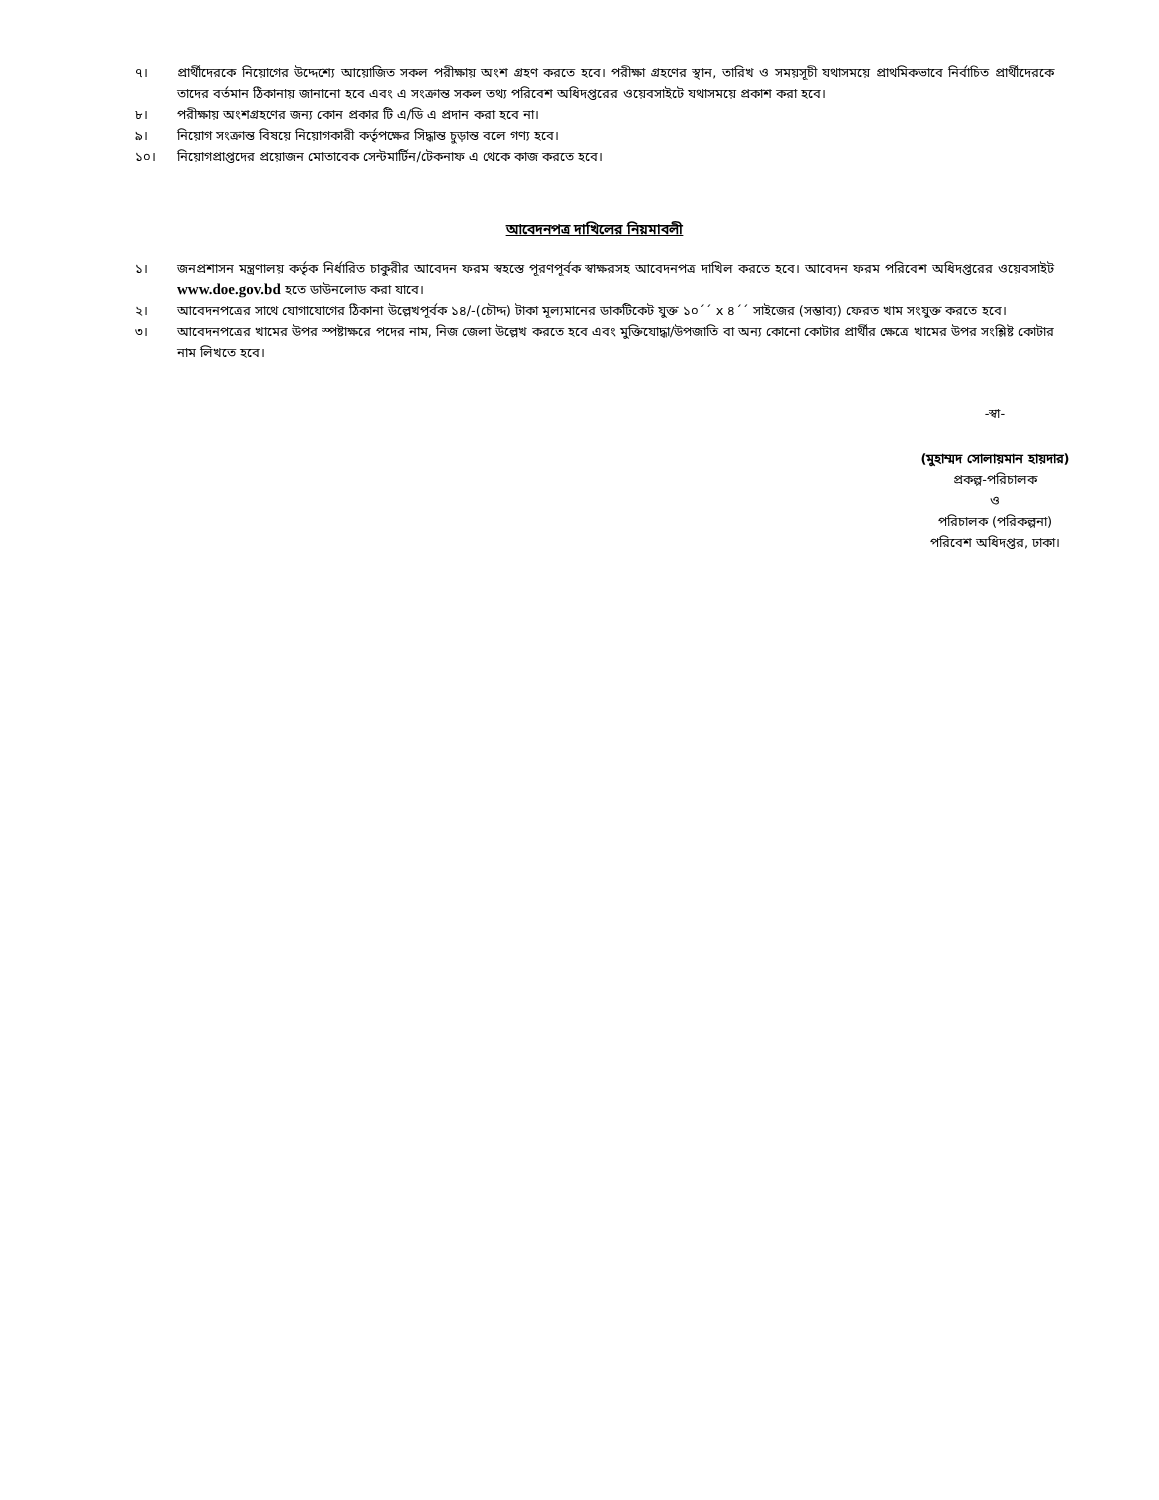৭। প্রার্থীদেরকে নিয়োগের উদ্দেশ্যে আয়োজিত সকল পরীক্ষায় অংশ গ্রহণ করতে হবে। পরীক্ষা গ্রহণের স্থান, তারিখ ও সময়সূচী যথাসময়ে প্রাথমিকভাবে নির্বাচিত প্রার্থীদেরকে তাদের বর্তমান ঠিকানায় জানানো হবে এবং এ সংক্রান্ত সকল তথ্য পরিবেশ অধিদপ্তরের ওয়েবসাইটে যথাসময়ে প্রকাশ করা হবে।
৮। পরীক্ষায় অংশগ্রহণের জন্য কোন প্রকার টি এ/ডি এ প্রদান করা হবে না।
৯। নিয়োগ সংক্রান্ত বিষয়ে নিয়োগকারী কর্তৃপক্ষের সিদ্ধান্ত চুড়ান্ত বলে গণ্য হবে।
১০। নিয়োগপ্রাপ্তদের প্রয়োজন মোতাবেক সেন্টমার্টিন/টেকনাফ এ থেকে কাজ করতে হবে।
আবেদনপত্র দাখিলের নিয়মাবলী
১। জনপ্রশাসন মন্ত্রণালয় কর্তৃক নির্ধারিত চাকুরীর আবেদন ফরম স্বহস্তে পূরণপূর্বক স্বাক্ষরসহ আবেদনপত্র দাখিল করতে হবে। আবেদন ফরম পরিবেশ অধিদপ্তরের ওয়েবসাইট www.doe.gov.bd হতে ডাউনলোড করা যাবে।
২। আবেদনপত্রের সাথে যোগাযোগের ঠিকানা উল্লেখপূর্বক ১৪/-(চৌদ্দ) টাকা মূল্যমানের ডাকটিকেট যুক্ত ১০´´ x ৪´´ সাইজের (সম্ভাব্য) ফেরত খাম সংযুক্ত করতে হবে।
৩। আবেদনপত্রের খামের উপর স্পষ্টাক্ষরে পদের নাম, নিজ জেলা উল্লেখ করতে হবে এবং মুক্তিযোদ্ধা/উপজাতি বা অন্য কোনো কোটার প্রার্থীর ক্ষেত্রে খামের উপর সংশ্লিষ্ট কোটার নাম লিখতে হবে।
-স্বা-
(মুহাম্মদ সোলায়মান হায়দার)
প্রকল্প-পরিচালক
ও
পরিচালক (পরিকল্পনা)
পরিবেশ অধিদপ্তর, ঢাকা।